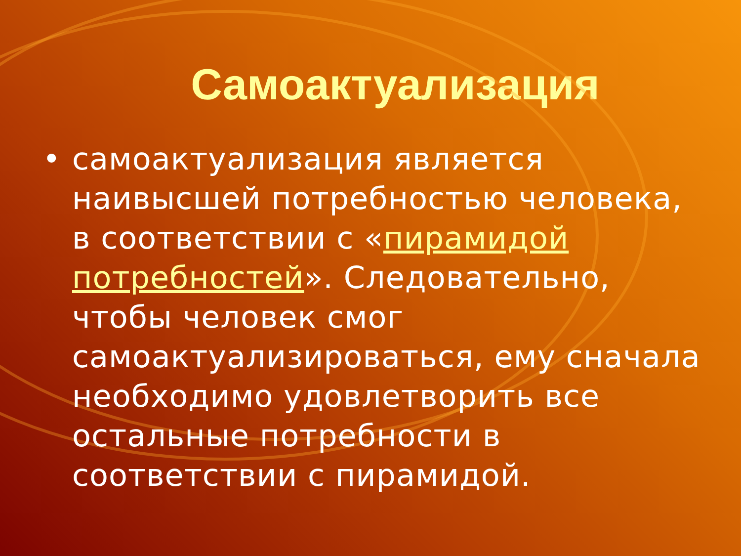Самоактуализация
• самоактуализация является наивысшей потребностью человека, в соответствии с «пирамидой потребностей». Следовательно, чтобы человек смог самоактуализироваться, ему сначала необходимо удовлетворить все остальные потребности в соответствии с пирамидой.